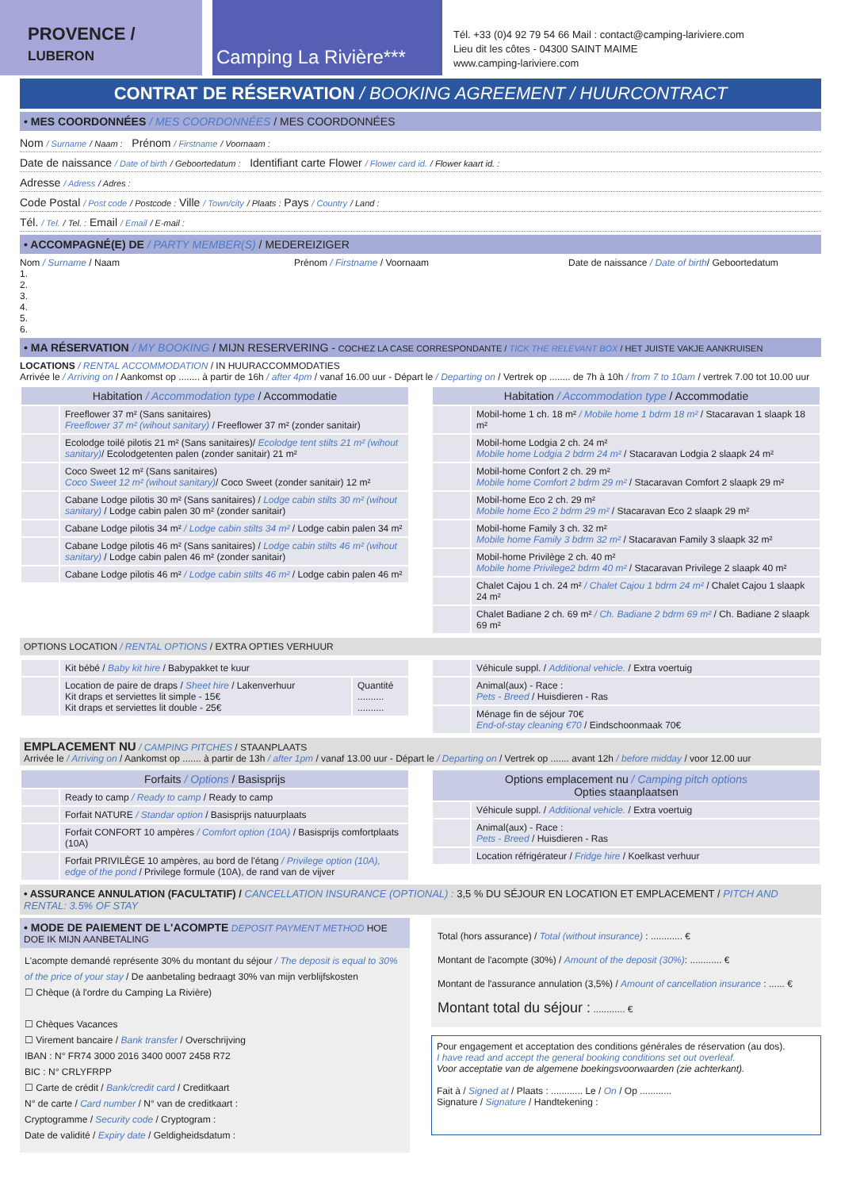PROVENCE /
LUBERON
Camping La Rivière***
Tél. +33 (0)4 92 79 54 66 Mail : contact@camping-lariviere.com
Lieu dit les côtes - 04300 SAINT MAIME
www.camping-lariviere.com
CONTRAT DE RÉSERVATION / BOOKING AGREEMENT / HUURCONTRACT
• MES COORDONNÉES / MES COORDONNÉES / MES COORDONNÉES
Nom / Surname / Naam : Prénom / Firstname / Voornaam :
Date de naissance / Date of birth / Geboortedatum : Identifiant carte Flower / Flower card id. / Flower kaart id. :
Adresse / Adress / Adres :
Code Postal / Post code / Postcode : Ville / Town/city / Plaats : Pays / Country / Land :
Tél. / Tel. / Tel. : Email / Email / E-mail :
• ACCOMPAGNÉ(E) DE / PARTY MEMBER(S) / MEDEREIZIGER
Nom / Surname / Naam
1.
2.
3.
4.
5.
6.
Prénom / Firstname / Voornaam Date de naissance / Date of birth/ Geboortedatum
• MA RÉSERVATION / MY BOOKING / MIJN RESERVERING - COCHEZ LA CASE CORRESPONDANTE / TICK THE RELEVANT BOX / HET JUISTE VAKJE AANKRUISEN
LOCATIONS / RENTAL ACCOMMODATION / IN HUURACCOMMODATIES
Arrivée le / Arriving on / Aankomst op ........ à partir de 16h / after 4pm / vanaf 16.00 uur - Départ le / Departing on / Vertrek op ........ de 7h à 10h / from 7 to 10am / vertrek 7.00 tot 10.00 uur
| Habitation / Accommodation type / Accommodatie | |
| --- | --- |
| | Freeflower 37 m² (Sans sanitaires) Freeflower 37 m² (wihout sanitary) / Freeflower 37 m² (zonder sanitair) |
| | Ecolodge toilé pilotis 21 m² (Sans sanitaires)/ Ecolodge tent stilts 21 m² (wihout sanitary) / Ecolodgetenten palen (zonder sanitair) 21 m² |
| | Coco Sweet 12 m² (Sans sanitaires) Coco Sweet 12 m² (wihout sanitary) / Coco Sweet (zonder sanitair) 12 m² |
| | Cabane Lodge pilotis 30 m² (Sans sanitaires) / Lodge cabin stilts 30 m² (wihout sanitary) / Lodge cabin palen 30 m² (zonder sanitair) |
| | Cabane Lodge pilotis 34 m² / Lodge cabin stilts 34 m² / Lodge cabin palen 34 m² |
| | Cabane Lodge pilotis 46 m² (Sans sanitaires) / Lodge cabin stilts 46 m² (wihout sanitary) / Lodge cabin palen 46 m² (zonder sanitair) |
| | Cabane Lodge pilotis 46 m² / Lodge cabin stilts 46 m² / Lodge cabin palen 46 m² |
| Habitation / Accommodation type / Accommodatie | |
| --- | --- |
| | Mobil-home 1 ch. 18 m² / Mobile home 1 bdrm 18 m² / Stacaravan 1 slaapk 18 m² |
| | Mobil-home Lodgia 2 ch. 24 m² Mobile home Lodgia 2 bdrm 24 m² / Stacaravan Lodgia 2 slaapk 24 m² |
| | Mobil-home Confort 2 ch. 29 m² Mobile home Comfort 2 bdrm 29 m² / Stacaravan Comfort 2 slaapk 29 m² |
| | Mobil-home Eco 2 ch. 29 m² Mobile home Eco 2 bdrm 29 m² / Stacaravan Eco 2 slaapk 29 m² |
| | Mobil-home Family 3 ch. 32 m² Mobile home Family 3 bdrm 32 m² / Stacaravan Family 3 slaapk 32 m² |
| | Mobil-home Privilège 2 ch. 40 m² Mobile home Privilege2 bdrm 40 m² / Stacaravan Privilege 2 slaapk 40 m² |
| | Chalet Cajou 1 ch. 24 m² / Chalet Cajou 1 bdrm 24 m² / Chalet Cajou 1 slaapk 24 m² |
| | Chalet Badiane 2 ch. 69 m² / Ch. Badiane 2 bdrm 69 m² / Ch. Badiane 2 slaapk 69 m² |
OPTIONS LOCATION / RENTAL OPTIONS / EXTRA OPTIES VERHUUR
| | Kit bébé / Baby kit hire / Babypakket te kuur | |
| | Location de paire de draps / Sheet hire / Lakenverhuur Kit draps et serviettes lit simple - 15€ Kit draps et serviettes lit double - 25€ | Quantité .......... .......... |
| | Véhicule suppl. / Additional vehicle. / Extra voertuig |
| | Animal(aux) - Race : Pets - Breed / Huisdieren - Ras |
| | Ménage fin de séjour 70€ End-of-stay cleaning €70 / Eindschoonmaak 70€ |
EMPLACEMENT NU / CAMPING PITCHES / STAANPLAATS
Arrivée le / Arriving on / Aankomst op ....... à partir de 13h / after 1pm / vanaf 13.00 uur - Départ le / Departing on / Vertrek op ....... avant 12h / before midday / voor 12.00 uur
| Forfaits / Options / Basisprijs | |
| --- | --- |
| | Ready to camp / Ready to camp / Ready to camp |
| | Forfait NATURE / Standar option / Basisprijs natuurplaats |
| | Forfait CONFORT 10 ampères / Comfort option (10A) / Basisprijs comfortplaats (10A) |
| | Forfait PRIVILÈGE 10 ampères, au bord de l'étang / Privilege option (10A), edge of the pond / Privilege formule (10A), de rand van de vijver |
| Options emplacement nu / Camping pitch options Opties staanplaatsen | |
| --- | --- |
| | Véhicule suppl. / Additional vehicle. / Extra voertuig |
| | Animal(aux) - Race : Pets - Breed / Huisdieren - Ras |
| | Location réfrigérateur / Fridge hire / Koelkast verhuur |
• ASSURANCE ANNULATION (FACULTATIF) / CANCELLATION INSURANCE (OPTIONAL) : 3,5 % DU SÉJOUR EN LOCATION ET EMPLACEMENT / PITCH AND RENTAL: 3.5% OF STAY
• MODE DE PAIEMENT DE L'ACOMPTE DEPOSIT PAYMENT METHOD HOE DOE IK MIJN AANBETALING
L'acompte demandé représente 30% du montant du séjour / The deposit is equal to 30% of the price of your stay / De aanbetaling bedraagt 30% van mijn verblijfskosten
☐ Chèque (à l'ordre du Camping La Rivière)
☐ Chèques Vacances
☐ Virement bancaire / Bank transfer / Overschrijving
IBAN : N° FR74 3000 2016 3400 0007 2458 R72
BIC : N° CRLYFRPP
☐ Carte de crédit / Bank/credit card / Creditkaart
N° de carte / Card number / N° van de creditkaart :
Cryptogramme / Security code / Cryptogram :
Date de validité / Expiry date / Geldigheidsdatum :
Total (hors assurance) / Total (without insurance) : ............ €
Montant de l'acompte (30%) / Amount of the deposit (30%): ............ €
Montant de l'assurance annulation (3,5%) / Amount of cancellation insurance : ...... €
Montant total du séjour : ............ €
Pour engagement et acceptation des conditions générales de réservation (au dos).
I have read and accept the general booking conditions set out overleaf.
Voor acceptatie van de algemene boekingsvoorwaarden (zie achterkant).
Fait à / Signed at / Plaats : ............ Le / On / Op ............
Signature / Signature / Handtekening :